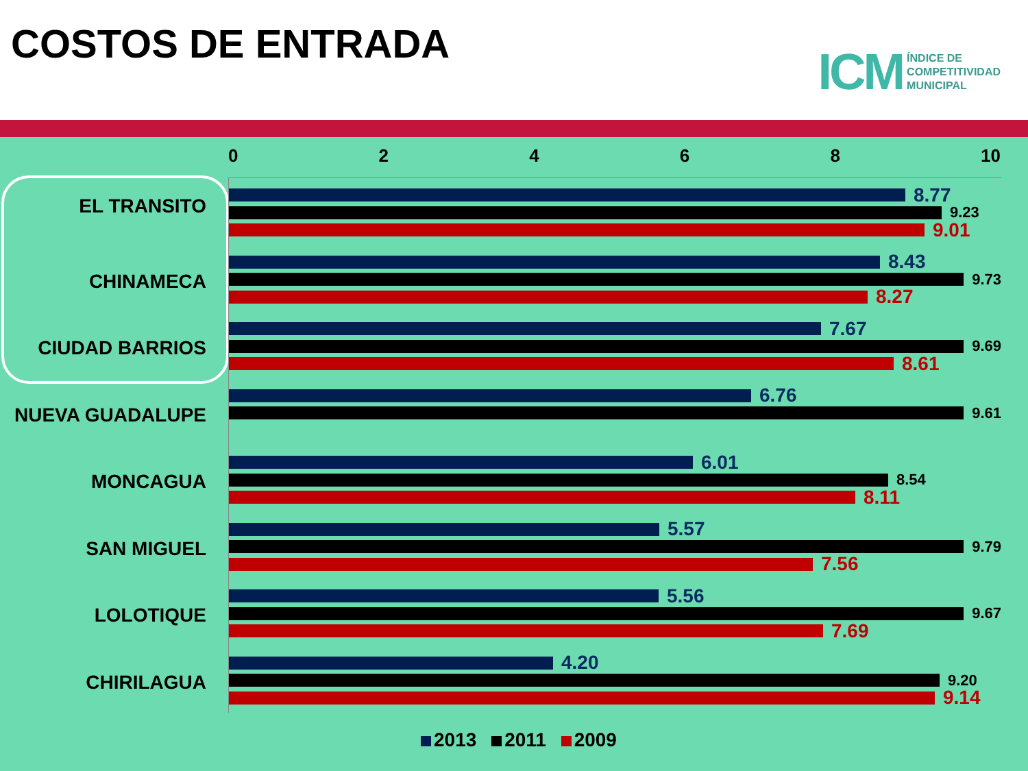COSTOS DE ENTRADA
ICM
ÍNDICE DE
COMPETITIVIDAD
MUNICIPAL
02468 10
EL TRANSITO
8.77
9.23
9.01
CHINAMECA
8.43
9.73
8.27
CIUDAD BARRIOS
7.67
9.69
8.61
NUEVA GUADALUPE
6.76
9.61
MONCAGUA
6.01
8.54
8.11
SAN MIGUEL
5.57
9.79
7.56
LOLOTIQUE
5.56
9.67
7.69
CHIRILAGUA
4.20
9.20
9.14
2013 2011 2009